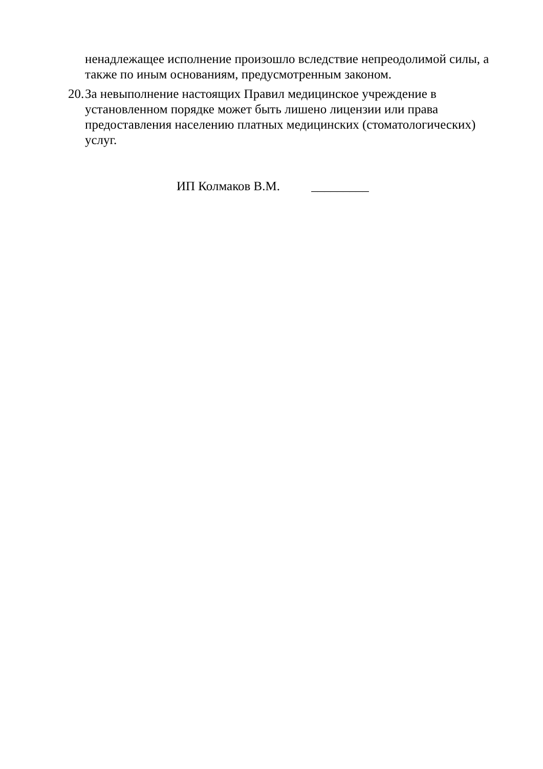ненадлежащее исполнение произошло вследствие непреодолимой силы, а также по иным основаниям, предусмотренным законом.
20. За невыполнение настоящих Правил медицинское учреждение в установленном порядке может быть лишено лицензии или права предоставления населению платных медицинских (стоматологических) услуг.
ИП Колмаков В.М. _________